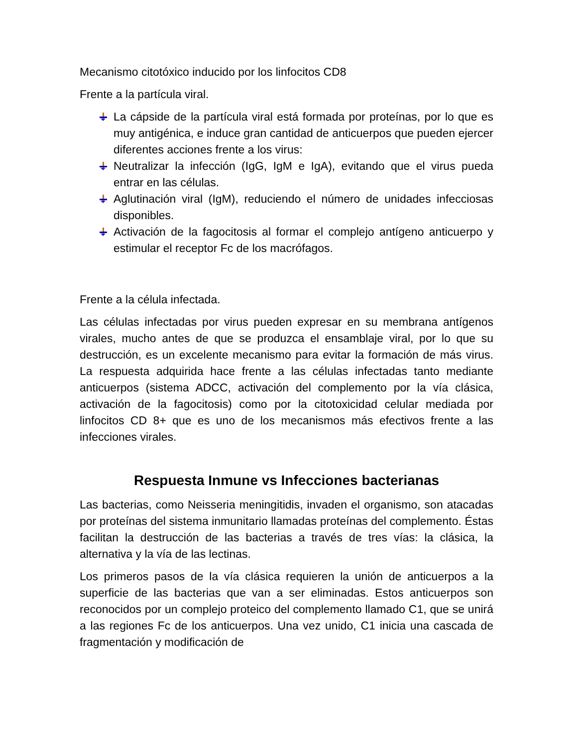Mecanismo citotóxico inducido por los linfocitos CD8
Frente a la partícula viral.
La cápside de la partícula viral está formada por proteínas, por lo que es muy antigénica, e induce gran cantidad de anticuerpos que pueden ejercer diferentes acciones frente a los virus:
Neutralizar la infección (IgG, IgM e IgA), evitando que el virus pueda entrar en las células.
Aglutinación viral (IgM), reduciendo el número de unidades infecciosas disponibles.
Activación de la fagocitosis al formar el complejo antígeno anticuerpo y estimular el receptor Fc de los macrófagos.
Frente a la célula infectada.
Las células infectadas por virus pueden expresar en su membrana antígenos virales, mucho antes de que se produzca el ensamblaje viral, por lo que su destrucción, es un excelente mecanismo para evitar la formación de más virus. La respuesta adquirida hace frente a las células infectadas tanto mediante anticuerpos (sistema ADCC, activación del complemento por la vía clásica, activación de la fagocitosis) como por la citotoxicidad celular mediada por linfocitos CD 8+ que es uno de los mecanismos más efectivos frente a las infecciones virales.
Respuesta Inmune vs Infecciones bacterianas
Las bacterias, como Neisseria meningitidis, invaden el organismo, son atacadas por proteínas del sistema inmunitario llamadas proteínas del complemento. Éstas facilitan la destrucción de las bacterias a través de tres vías: la clásica, la alternativa y la vía de las lectinas.
Los primeros pasos de la vía clásica requieren la unión de anticuerpos a la superficie de las bacterias que van a ser eliminadas. Estos anticuerpos son reconocidos por un complejo proteico del complemento llamado C1, que se unirá a las regiones Fc de los anticuerpos. Una vez unido, C1 inicia una cascada de fragmentación y modificación de